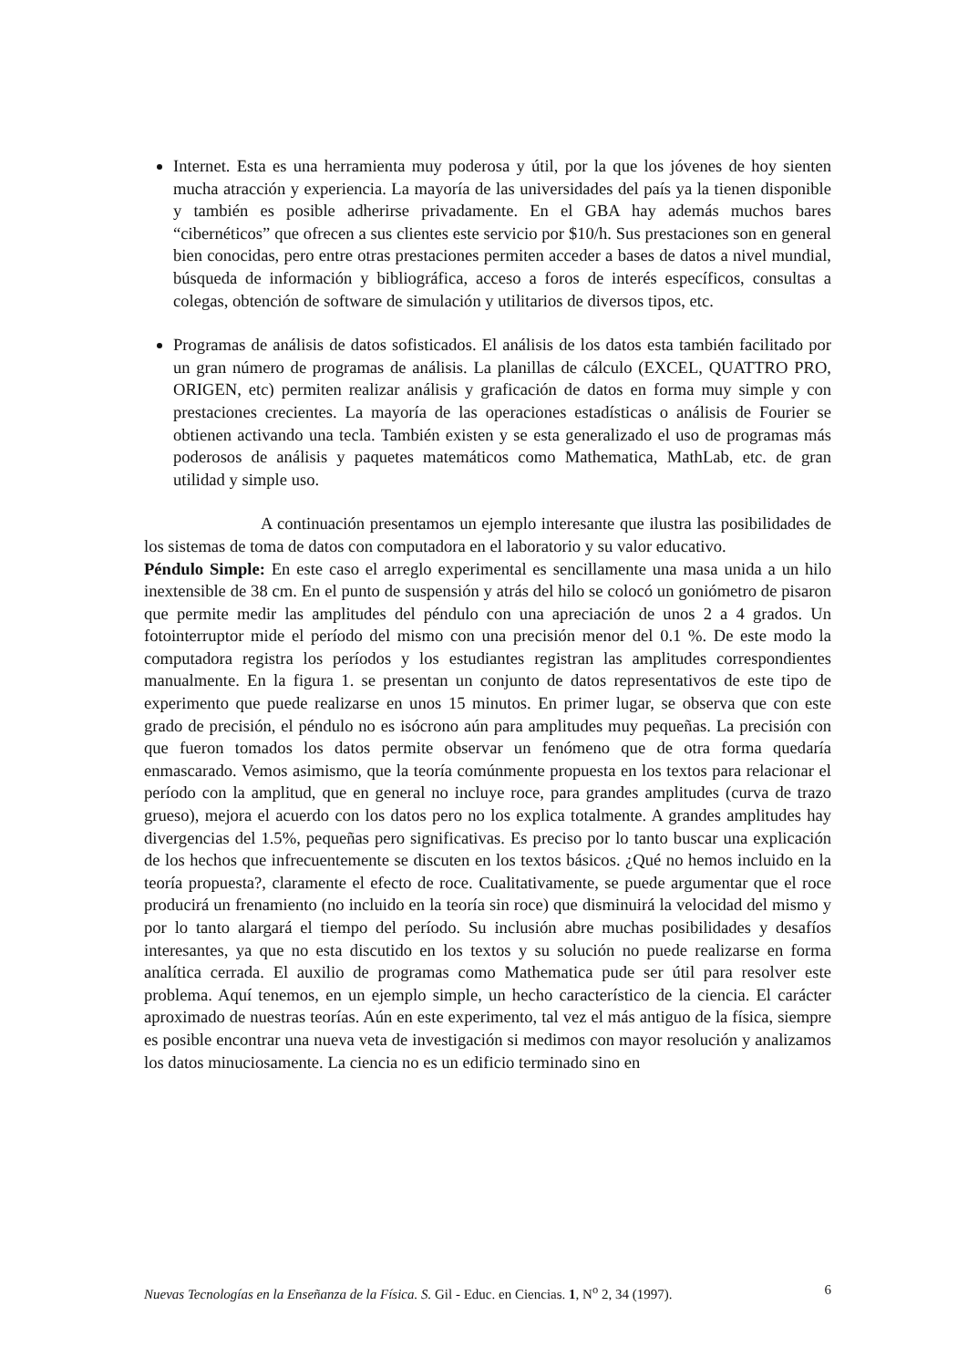Internet. Esta es una herramienta muy poderosa y útil, por la que los jóvenes de hoy sienten mucha atracción y experiencia. La mayoría de las universidades del país ya la tienen disponible y también es posible adherirse privadamente. En el GBA hay además muchos bares “cibernéticos” que ofrecen a sus clientes este servicio por $10/h. Sus prestaciones son en general bien conocidas, pero entre otras prestaciones permiten acceder a bases de datos a nivel mundial, búsqueda de información y bibliográfica, acceso a foros de interés específicos, consultas a colegas, obtención de software de simulación y utilitarios de diversos tipos, etc.
Programas de análisis de datos sofisticados. El análisis de los datos esta también facilitado por un gran número de programas de análisis. La planillas de cálculo (EXCEL, QUATTRO PRO, ORIGEN, etc) permiten realizar análisis y graficación de datos en forma muy simple y con prestaciones crecientes. La mayoría de las operaciones estadísticas o análisis de Fourier se obtienen activando una tecla. También existen y se esta generalizado el uso de programas más poderosos de análisis y paquetes matemáticos como Mathematica, MathLab, etc. de gran utilidad y simple uso.
A continuación presentamos un ejemplo interesante que ilustra las posibilidades de los sistemas de toma de datos con computadora en el laboratorio y su valor educativo.
Péndulo Simple: En este caso el arreglo experimental es sencillamente una masa unida a un hilo inextensible de 38 cm. En el punto de suspensión y atrás del hilo se colocó un goniómetro de pisaron que permite medir las amplitudes del péndulo con una apreciación de unos 2 a 4 grados. Un fotointerruptor mide el período del mismo con una precisión menor del 0.1 %. De este modo la computadora registra los períodos y los estudiantes registran las amplitudes correspondientes manualmente. En la figura 1. se presentan un conjunto de datos representativos de este tipo de experimento que puede realizarse en unos 15 minutos. En primer lugar, se observa que con este grado de precisión, el péndulo no es isócrono aún para amplitudes muy pequeñas. La precisión con que fueron tomados los datos permite observar un fenómeno que de otra forma quedaría enmascarado. Vemos asimismo, que la teoría comúnmente propuesta en los textos para relacionar el período con la amplitud, que en general no incluye roce, para grandes amplitudes (curva de trazo grueso), mejora el acuerdo con los datos pero no los explica totalmente. A grandes amplitudes hay divergencias del 1.5%, pequeñas pero significativas. Es preciso por lo tanto buscar una explicación de los hechos que infrecuentemente se discuten en los textos básicos. ¿Qué no hemos incluido en la teoría propuesta?, claramente el efecto de roce. Cualitativamente, se puede argumentar que el roce producirá un frenamiento (no incluido en la teoría sin roce) que disminuirá la velocidad del mismo y por lo tanto alargará el tiempo del período. Su inclusión abre muchas posibilidades y desafíos interesantes, ya que no esta discutido en los textos y su solución no puede realizarse en forma analítica cerrada. El auxilio de programas como Mathematica pude ser útil para resolver este problema. Aquí tenemos, en un ejemplo simple, un hecho característico de la ciencia. El carácter aproximado de nuestras teorías. Aún en este experimento, tal vez el más antiguo de la física, siempre es posible encontrar una nueva veta de investigación si medimos con mayor resolución y analizamos los datos minuciosamente. La ciencia no es un edificio terminado sino en
Nuevas Tecnologías en la Enseñanza de la Física. S. Gil - Educ. en Ciencias. 1, N<sup>o</sup> 2, 34 (1997). 6